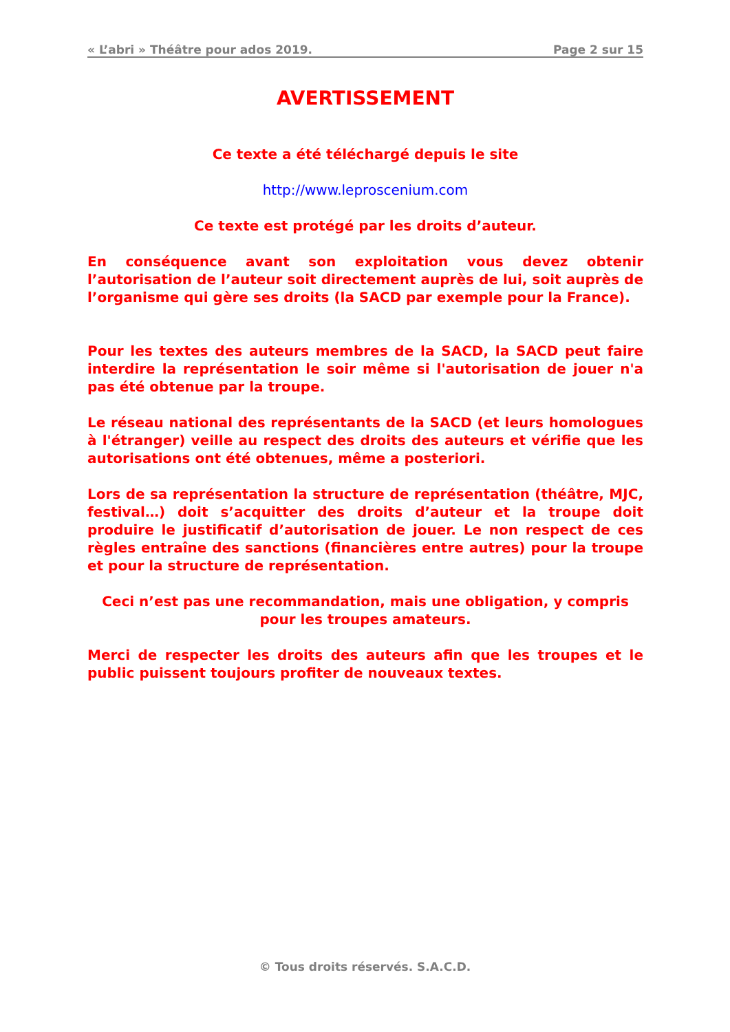« L’abri » Théâtre pour ados 2019. Page 2 sur 15
AVERTISSEMENT
Ce texte a été téléchargé depuis le site
http://www.leproscenium.com
Ce texte est protégé par les droits d’auteur.
En conséquence avant son exploitation vous devez obtenir l’autorisation de l’auteur soit directement auprès de lui, soit auprès de l’organisme qui gère ses droits (la SACD par exemple pour la France).
Pour les textes des auteurs membres de la SACD, la SACD peut faire interdire la représentation le soir même si l'autorisation de jouer n'a pas été obtenue par la troupe.
Le réseau national des représentants de la SACD (et leurs homologues à l'étranger) veille au respect des droits des auteurs et vérifie que les autorisations ont été obtenues, même a posteriori.
Lors de sa représentation la structure de représentation (théâtre, MJC, festival…) doit s’acquitter des droits d’auteur et la troupe doit produire le justificatif d’autorisation de jouer. Le non respect de ces règles entraîne des sanctions (financières entre autres) pour la troupe et pour la structure de représentation.
Ceci n’est pas une recommandation, mais une obligation, y compris pour les troupes amateurs.
Merci de respecter les droits des auteurs afin que les troupes et le public puissent toujours profiter de nouveaux textes.
© Tous droits réservés. S.A.C.D.